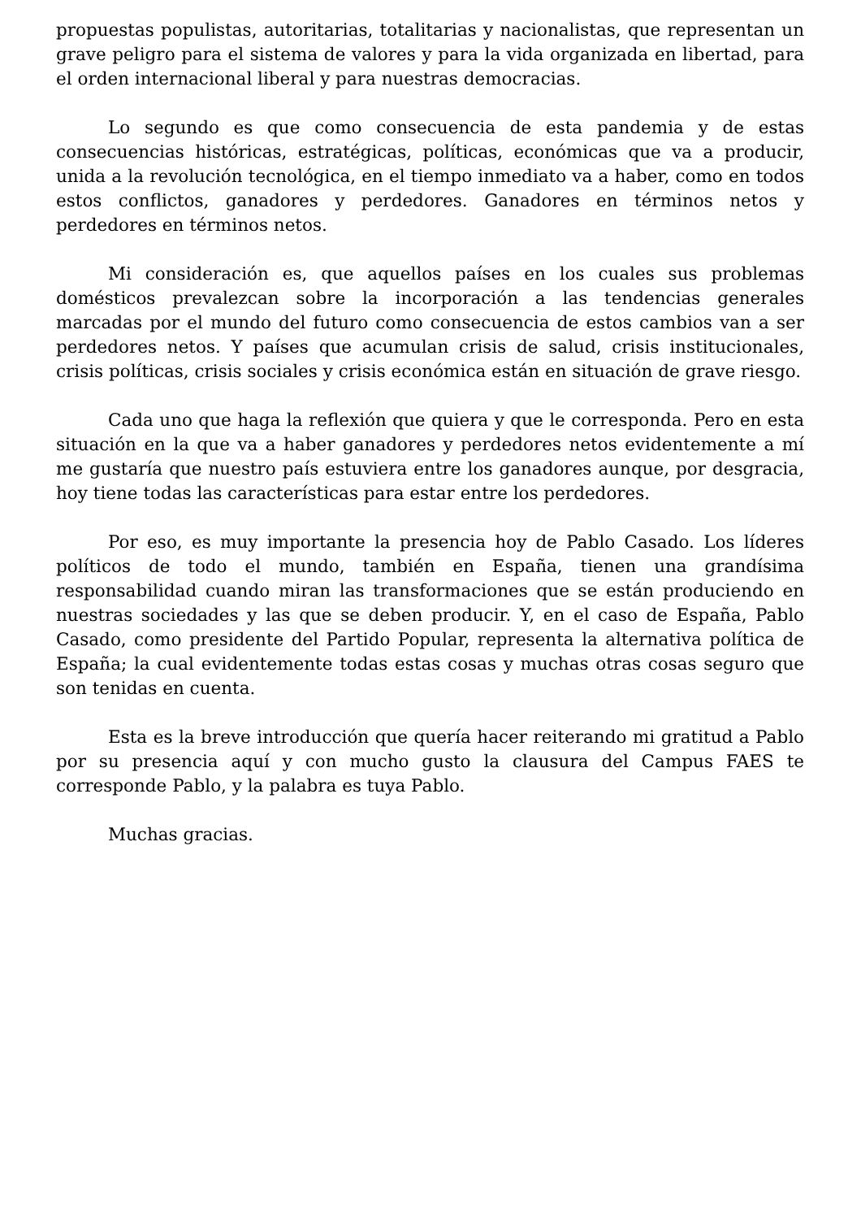propuestas populistas, autoritarias, totalitarias y nacionalistas, que representan un grave peligro para el sistema de valores y para la vida organizada en libertad, para el orden internacional liberal y para nuestras democracias.
Lo segundo es que como consecuencia de esta pandemia y de estas consecuencias históricas, estratégicas, políticas, económicas que va a producir, unida a la revolución tecnológica, en el tiempo inmediato va a haber, como en todos estos conflictos, ganadores y perdedores. Ganadores en términos netos y perdedores en términos netos.
Mi consideración es, que aquellos países en los cuales sus problemas domésticos prevalezcan sobre la incorporación a las tendencias generales marcadas por el mundo del futuro como consecuencia de estos cambios van a ser perdedores netos. Y países que acumulan crisis de salud, crisis institucionales, crisis políticas, crisis sociales y crisis económica están en situación de grave riesgo.
Cada uno que haga la reflexión que quiera y que le corresponda. Pero en esta situación en la que va a haber ganadores y perdedores netos evidentemente a mí me gustaría que nuestro país estuviera entre los ganadores aunque, por desgracia, hoy tiene todas las características para estar entre los perdedores.
Por eso, es muy importante la presencia hoy de Pablo Casado. Los líderes políticos de todo el mundo, también en España, tienen una grandísima responsabilidad cuando miran las transformaciones que se están produciendo en nuestras sociedades y las que se deben producir. Y, en el caso de España, Pablo Casado, como presidente del Partido Popular, representa la alternativa política de España; la cual evidentemente todas estas cosas y muchas otras cosas seguro que son tenidas en cuenta.
Esta es la breve introducción que quería hacer reiterando mi gratitud a Pablo por su presencia aquí y con mucho gusto la clausura del Campus FAES te corresponde Pablo, y la palabra es tuya Pablo.
Muchas gracias.